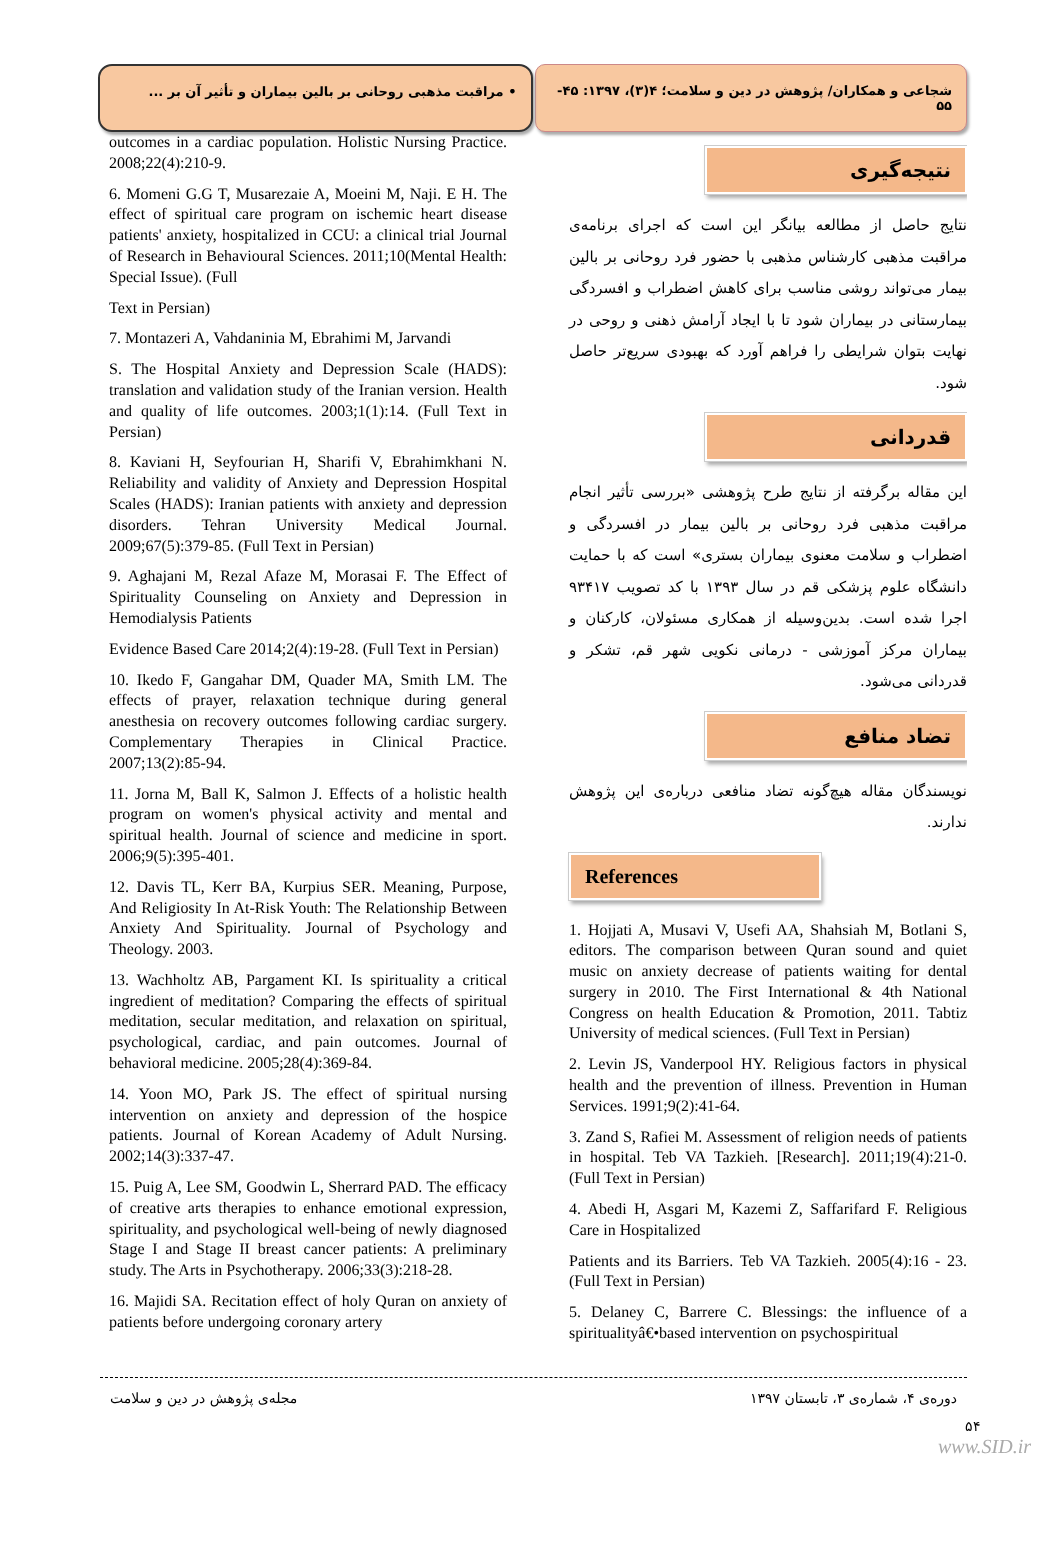شجاعی و همکاران/ پژوهش در دین و سلامت؛ ۴(۳)، ۱۳۹۷: ۴۵- ۵۵
• مراقبت مذهبی روحانی بر بالین بیماران و تأثیر آن بر ...
نتیجه‌گیری
نتایج حاصل از مطالعه بیانگر این است که اجرای برنامه‌ی مراقبت مذهبی کارشناس مذهبی با حضور فرد روحانی بر بالین بیمار می‌تواند روشی مناسب برای کاهش اضطراب و افسردگی بیمارستانی در بیماران شود تا با ایجاد آرامش ذهنی و روحی در نهایت بتوان شرایطی را فراهم آورد که بهبودی سریع‌تر حاصل شود.
قدردانی
این مقاله برگرفته از نتایج طرح پژوهشی «بررسی تأثیر انجام مراقبت مذهبی فرد روحانی بر بالین بیمار در افسردگی و اضطراب و سلامت معنوی بیماران بستری» است که با حمایت دانشگاه علوم پزشکی قم در سال ۱۳۹۳ با کد تصویب ۹۳۴۱۷ اجرا شده است. بدین‌وسیله از همکاری مسئولان، کارکنان و بیماران مرکز آموزشی - درمانی نکویی شهر قم، تشکر و قدردانی می‌شود.
تضاد منافع
نویسندگان مقاله هیچ‌گونه تضاد منافعی درباره‌ی این پژوهش ندارند.
References
1. Hojjati A, Musavi V, Usefi AA, Shahsiah M, Botlani S, editors. The comparison between Quran sound and quiet music on anxiety decrease of patients waiting for dental surgery in 2010. The First International & 4th National Congress on health Education & Promotion, 2011. Tabtiz University of medical sciences. (Full Text in Persian)
2. Levin JS, Vanderpool HY. Religious factors in physical health and the prevention of illness. Prevention in Human Services. 1991;9(2):41-64.
3. Zand S, Rafiei M. Assessment of religion needs of patients in hospital. Teb VA Tazkieh. [Research]. 2011;19(4):21-0. (Full Text in Persian)
4. Abedi H, Asgari M, Kazemi Z, Saffarifard F. Religious Care in Hospitalized
Patients and its Barriers. Teb VA Tazkieh. 2005(4):16 - 23. (Full Text in Persian)
5. Delaney C, Barrere C. Blessings: the influence of a spiritualityâ€•based intervention on psychospiritual
outcomes in a cardiac population. Holistic Nursing Practice. 2008;22(4):210-9.
6. Momeni G.G T, Musarezaie A, Moeini M, Naji. E H. The effect of spiritual care program on ischemic heart disease patients' anxiety, hospitalized in CCU: a clinical trial Journal of Research in Behavioural Sciences. 2011;10(Mental Health: Special Issue). (Full
Text in Persian)
7. Montazeri A, Vahdaninia M, Ebrahimi M, Jarvandi
S. The Hospital Anxiety and Depression Scale (HADS): translation and validation study of the Iranian version. Health and quality of life outcomes. 2003;1(1):14. (Full Text in Persian)
8. Kaviani H, Seyfourian H, Sharifi V, Ebrahimkhani N. Reliability and validity of Anxiety and Depression Hospital Scales (HADS): Iranian patients with anxiety and depression disorders. Tehran University Medical Journal. 2009;67(5):379-85. (Full Text in Persian)
9. Aghajani M, Rezal Afaze M, Morasai F. The Effect of Spirituality Counseling on Anxiety and Depression in Hemodialysis Patients
Evidence Based Care 2014;2(4):19-28. (Full Text in Persian)
10. Ikedo F, Gangahar DM, Quader MA, Smith LM. The effects of prayer, relaxation technique during general anesthesia on recovery outcomes following cardiac surgery. Complementary Therapies in Clinical Practice. 2007;13(2):85-94.
11. Jorna M, Ball K, Salmon J. Effects of a holistic health program on women's physical activity and mental and spiritual health. Journal of science and medicine in sport. 2006;9(5):395-401.
12. Davis TL, Kerr BA, Kurpius SER. Meaning, Purpose, And Religiosity In At-Risk Youth: The Relationship Between Anxiety And Spirituality. Journal of Psychology and Theology. 2003.
13. Wachholtz AB, Pargament KI. Is spirituality a critical ingredient of meditation? Comparing the effects of spiritual meditation, secular meditation, and relaxation on spiritual, psychological, cardiac, and pain outcomes. Journal of behavioral medicine. 2005;28(4):369-84.
14. Yoon MO, Park JS. The effect of spiritual nursing intervention on anxiety and depression of the hospice patients. Journal of Korean Academy of Adult Nursing. 2002;14(3):337-47.
15. Puig A, Lee SM, Goodwin L, Sherrard PAD. The efficacy of creative arts therapies to enhance emotional expression, spirituality, and psychological well-being of newly diagnosed Stage I and Stage II breast cancer patients: A preliminary study. The Arts in Psychotherapy. 2006;33(3):218-28.
16. Majidi SA. Recitation effect of holy Quran on anxiety of patients before undergoing coronary artery
دوره‌ی ۴، شماره‌ی ۳، تابستان ۱۳۹۷ مجله‌ی پژوهش در دین و سلامت
۵۴
www.SID.ir